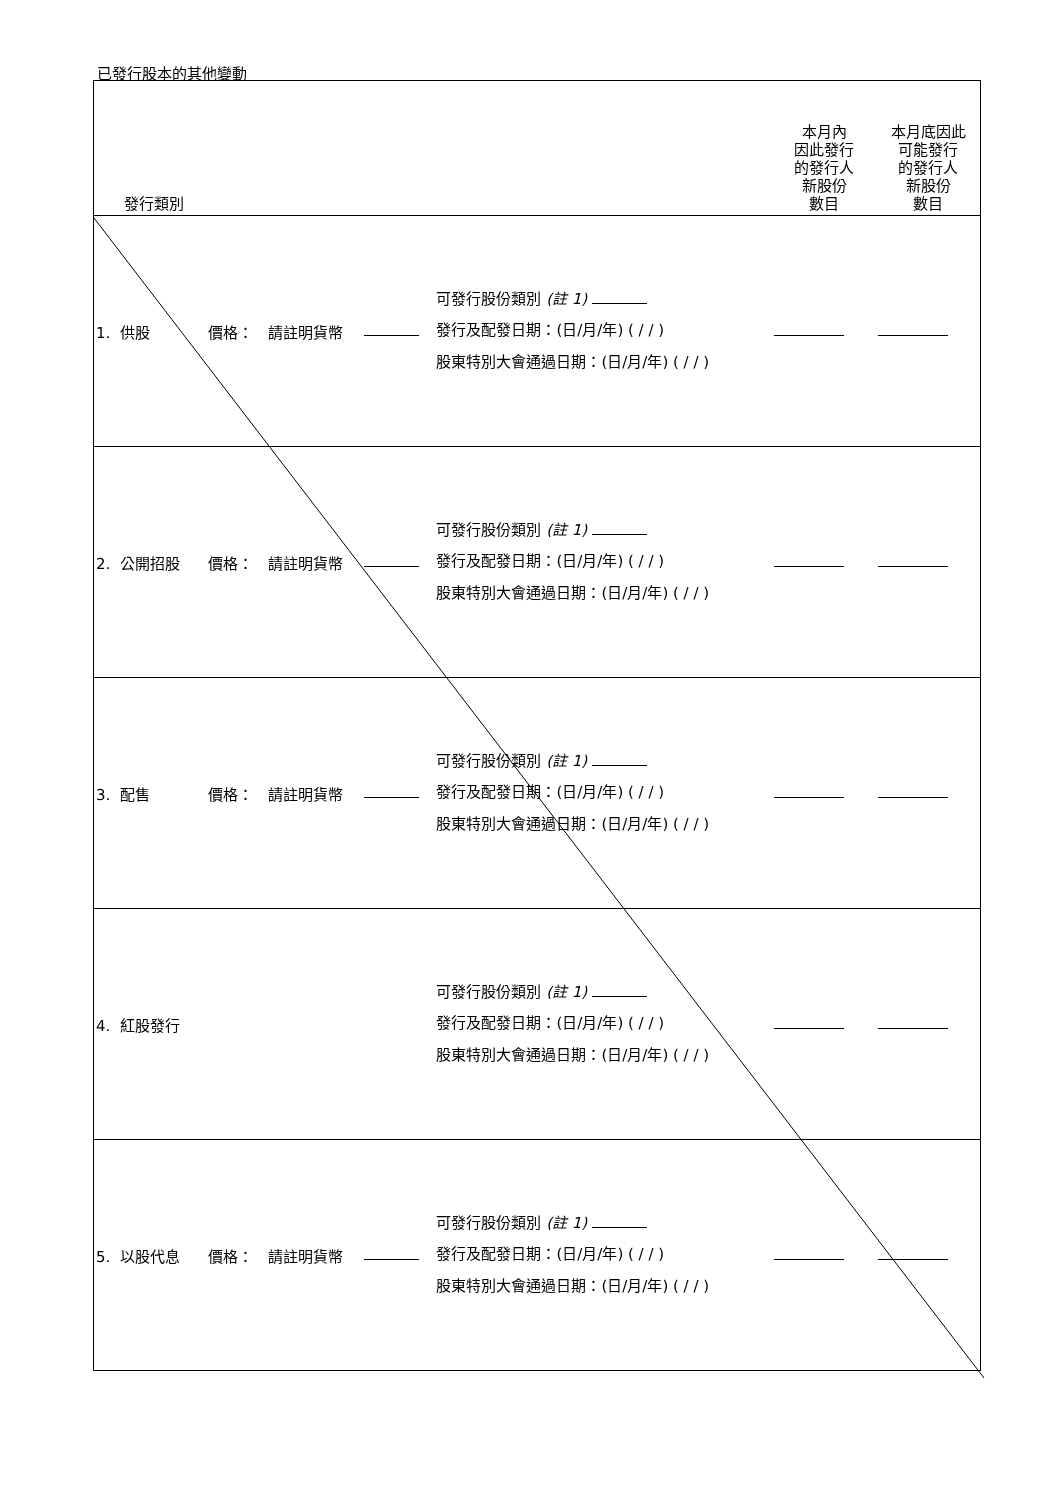已發行股本的其他變動
| 發行類別 | | | | | 本月內 因此發行 的發行人 新股份 數目 | 本月底因此 可能發行 的發行人 新股份 數目 |
| --- | --- | --- | --- | --- | --- | --- |
| 1. 供股 | 價格： | 請註明貨幣 | | 可發行股份類別 (註 1) 發行及配發日期：(日/月/年) ( / / ) 股東特別大會通過日期：(日/月/年) ( / / ) | | |
| 2. 公開招股 | 價格： | 請註明貨幣 | | 可發行股份類別 (註 1) 發行及配發日期：(日/月/年) ( / / ) 股東特別大會通過日期：(日/月/年) ( / / ) | | |
| 3. 配售 | 價格： | 請註明貨幣 | | 可發行股份類別 (註 1) 發行及配發日期：(日/月/年) ( / / ) 股東特別大會通過日期：(日/月/年) ( / / ) | | |
| 4. 紅股發行 | | | | 可發行股份類別 (註 1) 發行及配發日期：(日/月/年) ( / / ) 股東特別大會通過日期：(日/月/年) ( / / ) | | |
| 5. 以股代息 | 價格： | 請註明貨幣 | | 可發行股份類別 (註 1) 發行及配發日期：(日/月/年) ( / / ) 股東特別大會通過日期：(日/月/年) ( / / ) | | |